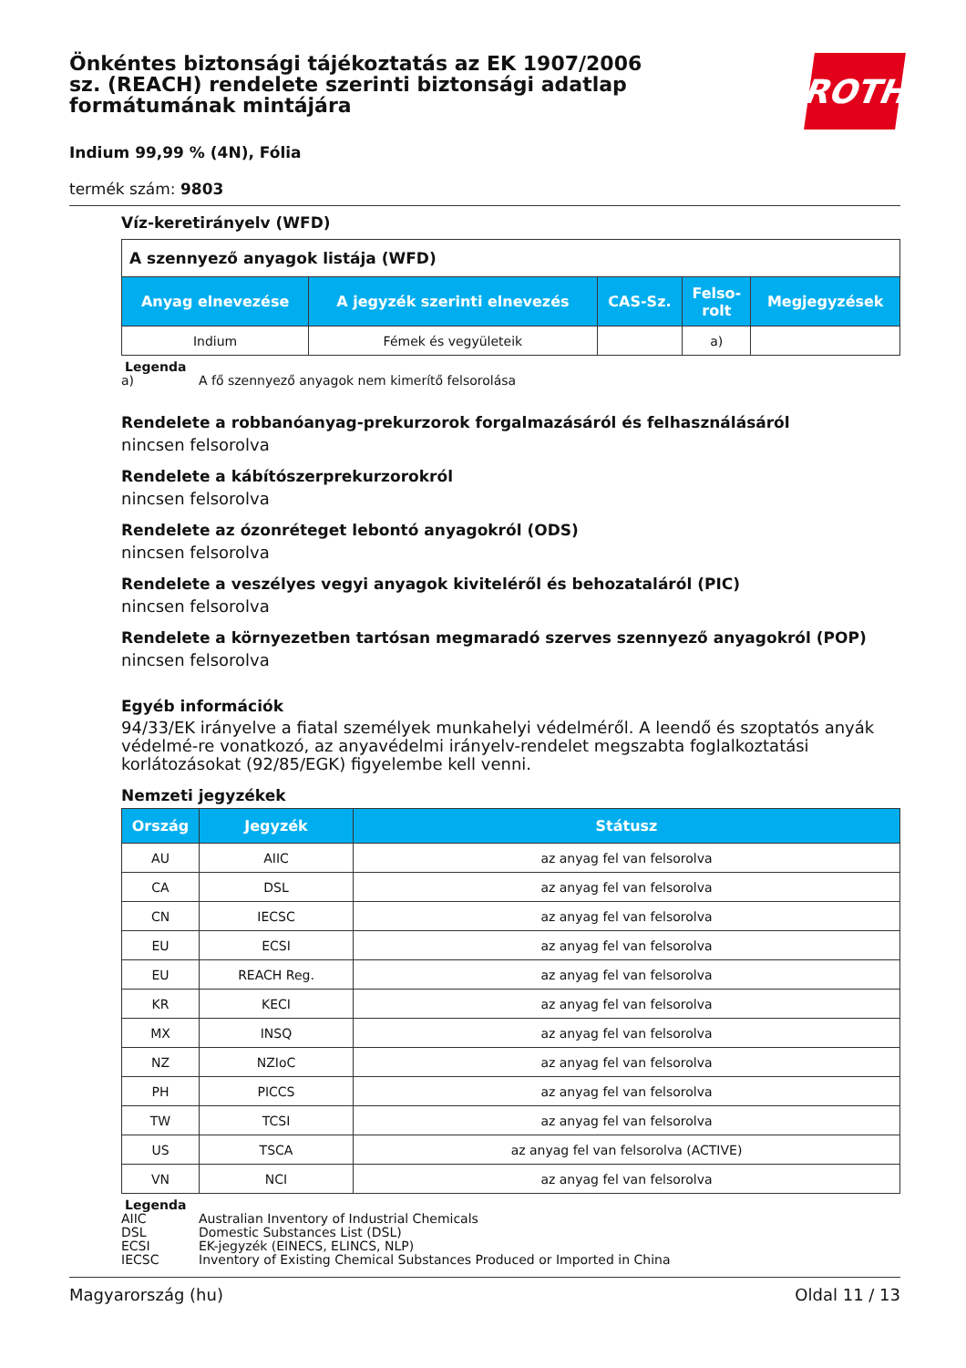Önkéntes biztonsági tájékoztatás az EK 1907/2006 sz. (REACH) rendelete szerinti biztonsági adatlap formátumának mintájára
ROTH
Indium 99,99 % (4N), Fólia
termék szám: 9803
Víz-keretirányelv (WFD)
| A szennyező anyagok listája (WFD) | | | | |
| Anyag elnevezése | A jegyzék szerinti elnevezés | CAS-Sz. | Felso- rolt | Megjegyzések |
| Indium | Fémek és vegyületeik | | a) | |
Legenda
a) A fő szennyező anyagok nem kimerítő felsorolása
Rendelete a robbanóanyag-prekurzorok forgalmazásáról és felhasználásáról
nincsen felsorolva
Rendelete a kábítószerprekurzorokról
nincsen felsorolva
Rendelete az ózonréteget lebontó anyagokról (ODS)
nincsen felsorolva
Rendelete a veszélyes vegyi anyagok kiviteléről és behozataláról (PIC)
nincsen felsorolva
Rendelete a környezetben tartósan megmaradó szerves szennyező anyagokról (POP)
nincsen felsorolva
Egyéb információk
94/33/EK irányelve a fiatal személyek munkahelyi védelméről. A leendő és szoptatós anyák védelmé-re vonatkozó, az anyavédelmi irányelv-rendelet megszabta foglalkoztatási korlátozásokat (92/85/EGK) figyelembe kell venni.
Nemzeti jegyzékek
| Ország | Jegyzék | Státusz |
| --- | --- | --- |
| AU | AIIC | az anyag fel van felsorolva |
| CA | DSL | az anyag fel van felsorolva |
| CN | IECSC | az anyag fel van felsorolva |
| EU | ECSI | az anyag fel van felsorolva |
| EU | REACH Reg. | az anyag fel van felsorolva |
| KR | KECI | az anyag fel van felsorolva |
| MX | INSQ | az anyag fel van felsorolva |
| NZ | NZIoC | az anyag fel van felsorolva |
| PH | PICCS | az anyag fel van felsorolva |
| TW | TCSI | az anyag fel van felsorolva |
| US | TSCA | az anyag fel van felsorolva (ACTIVE) |
| VN | NCI | az anyag fel van felsorolva |
Legenda
AIIC Australian Inventory of Industrial Chemicals
DSL Domestic Substances List (DSL)
ECSI EK-jegyzék (EINECS, ELINCS, NLP)
IECSC Inventory of Existing Chemical Substances Produced or Imported in China
Magyarország (hu) Oldal 11 / 13